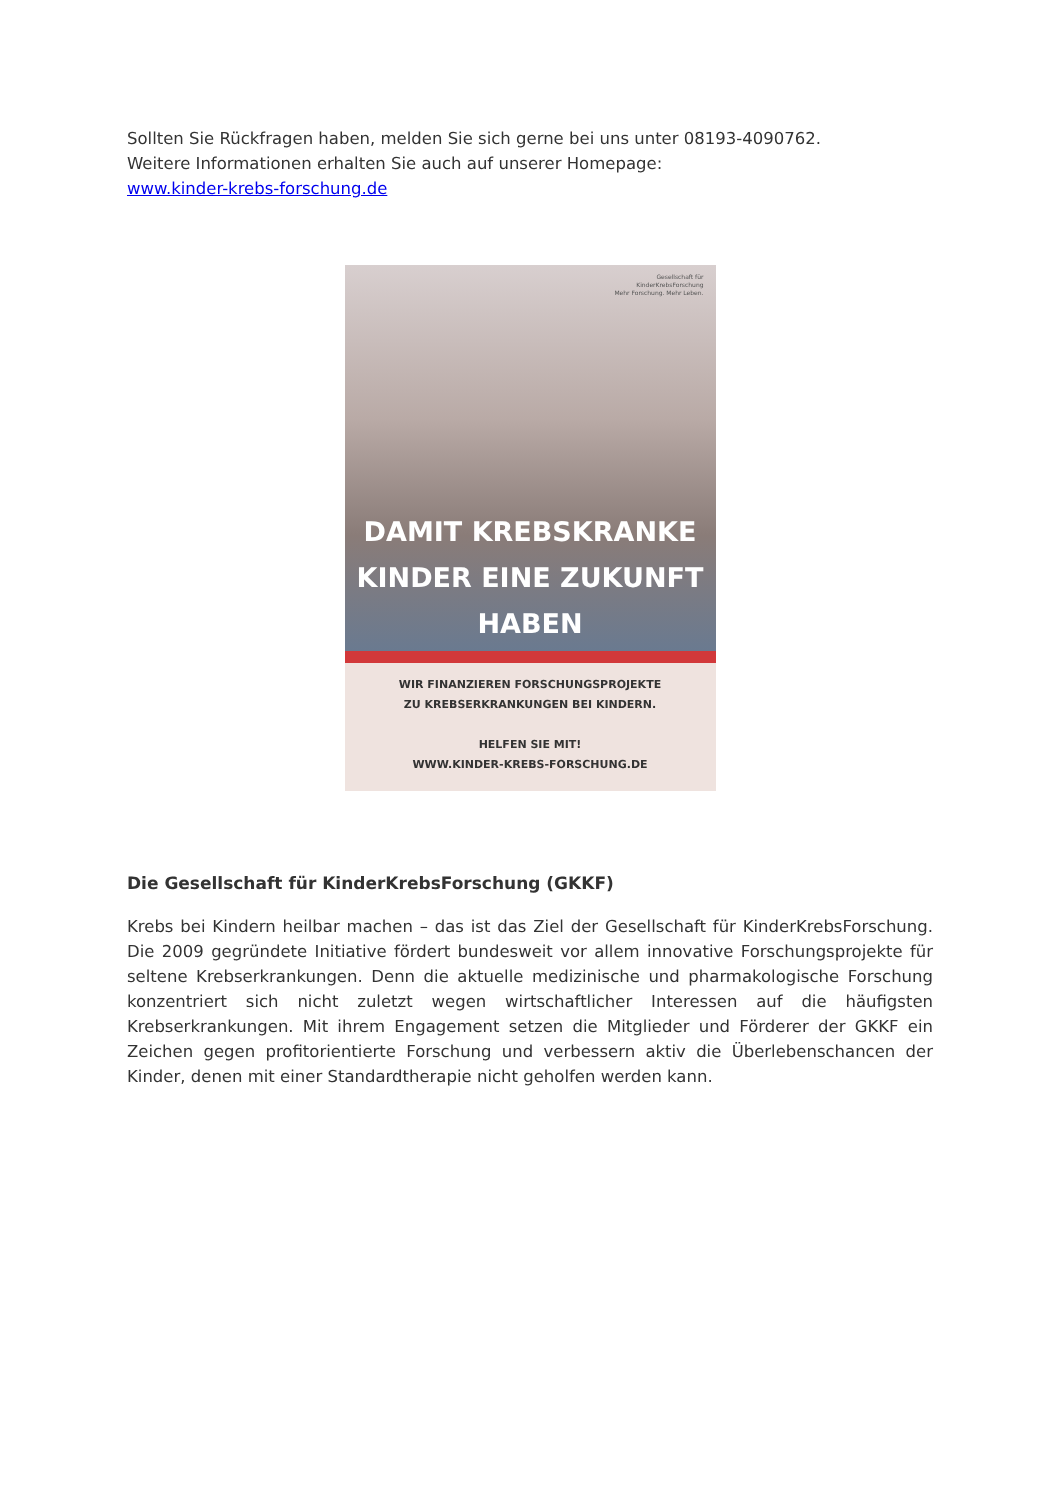Sollten Sie Rückfragen haben, melden Sie sich gerne bei uns unter 08193-4090762.
Weitere Informationen erhalten Sie auch auf unserer Homepage:
www.kinder-krebs-forschung.de
Gesellschaft für
KinderKrebsForschung
Mehr Forschung. Mehr Leben.
DAMIT KREBSKRANKE
KINDER EINE ZUKUNFT
HABEN
WIR FINANZIEREN FORSCHUNGSPROJEKTE
ZU KREBSERKRANKUNGEN BEI KINDERN.
HELFEN SIE MIT!
WWW.KINDER-KREBS-FORSCHUNG.DE
Die Gesellschaft für KinderKrebsForschung (GKKF)
Krebs bei Kindern heilbar machen – das ist das Ziel der Gesellschaft für KinderKrebsForschung. Die 2009 gegründete Initiative fördert bundesweit vor allem innovative Forschungsprojekte für seltene Krebserkrankungen. Denn die aktuelle medizinische und pharmakologische Forschung konzentriert sich nicht zuletzt wegen wirtschaftlicher Interessen auf die häufigsten Krebserkrankungen. Mit ihrem Engagement setzen die Mitglieder und Förderer der GKKF ein Zeichen gegen profitorientierte Forschung und verbessern aktiv die Überlebenschancen der Kinder, denen mit einer Standardtherapie nicht geholfen werden kann.